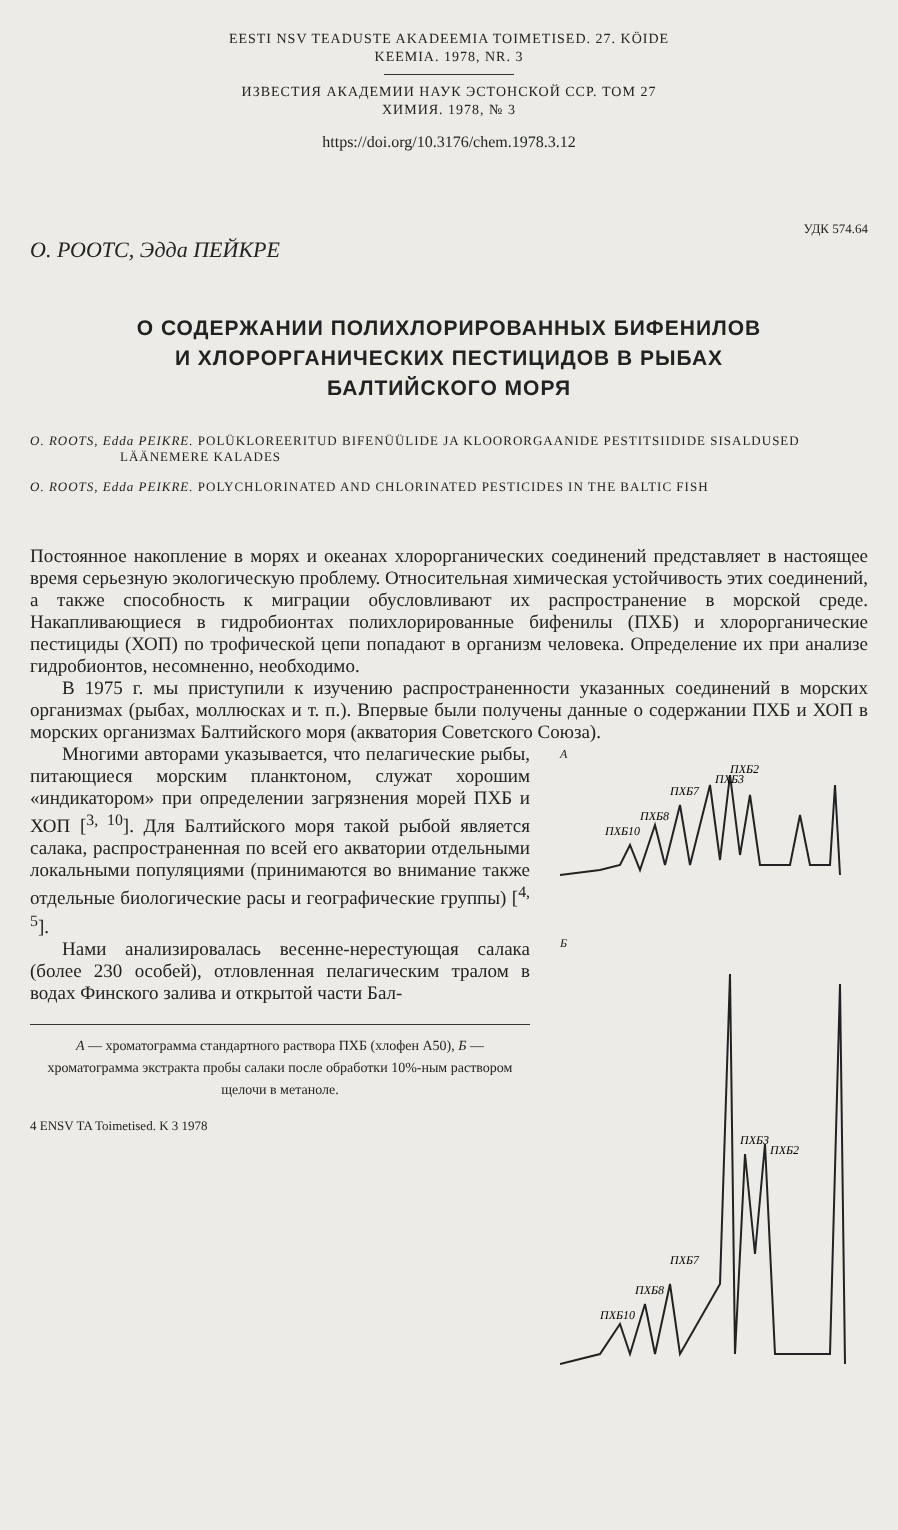EESTI NSV TEADUSTE AKADEEMIA TOIMETISED. 27. KÖIDE
KEEMIA. 1978, NR. 3
ИЗВЕСТИЯ АКАДЕМИИ НАУК ЭСТОНСКОЙ ССР. ТОМ 27
ХИМИЯ. 1978, № 3
https://doi.org/10.3176/chem.1978.3.12
УДК 574.64
О. РООТС, Эдда ПЕЙКРЕ
О СОДЕРЖАНИИ ПОЛИХЛОРИРОВАННЫХ БИФЕНИЛОВ
И ХЛОРОРГАНИЧЕСКИХ ПЕСТИЦИДОВ В РЫБАХ
БАЛТИЙСКОГО МОРЯ
O. ROOTS, Edda PEIKRE. POLÜKLOREERITUD BIFENÜÜLIDE JA KLOORORGAANIDE PESTITSIIDIDE SISALDUSED LÄÄNEMERE KALADES
O. ROOTS, Edda PEIKRE. POLYCHLORINATED AND CHLORINATED PESTICIDES IN THE BALTIC FISH
Постоянное накопление в морях и океанах хлорорганических соединений представляет в настоящее время серьезную экологическую проблему. Относительная химическая устойчивость этих соединений, а также способность к миграции обусловливают их распространение в морской среде. Накапливающиеся в гидробионтах полихлорированные бифенилы (ПХБ) и хлорорганические пестициды (ХОП) по трофической цепи попадают в организм человека. Определение их при анализе гидробионтов, несомненно, необходимо.
В 1975 г. мы приступили к изучению распространенности указанных соединений в морских организмах (рыбах, моллюсках и т. п.). Впервые были получены данные о содержании ПХБ и ХОП в морских организмах Балтийского моря (акватория Советского Союза).
Многими авторами указывается, что пелагические рыбы, питающиеся морским планктоном, служат хорошим «индикатором» при определении загрязнения морей ПХБ и ХОП [<sup>3, 10</sup>]. Для Балтийского моря такой рыбой является салака, распространенная по всей его акватории отдельными локальными популяциями (принимаются во внимание также отдельные биологические расы и географические группы) [<sup>4, 5</sup>].
Нами анализировалась весенне-нерестующая салака (более 230 особей), отловленная пелагическим тралом в водах Финского залива и открытой части Бал-
А — хроматограмма стандартного раствора ПХБ (хлофен А50), Б — хроматограмма экстракта пробы салаки после обработки 10%-ным раствором щелочи в метаноле.
4 ENSV TA Toimetised. K 3 1978
А
ПХБ10
ПХБ8
ПХБ7
ПХБ3
ПХБ2
Б
ПХБ10
ПХБ8
ПХБ7
ПХБ3
ПХБ2